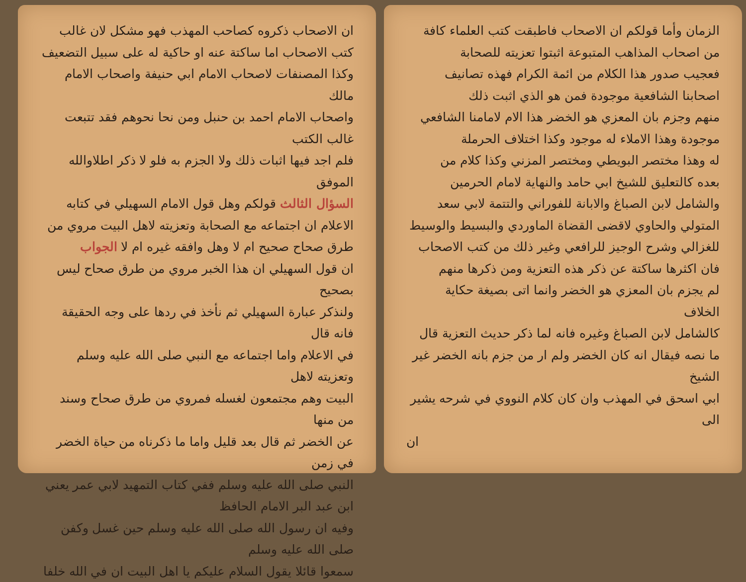الزمان وأما قولكم ان الاصحاب فاطبقت كتب العلماء كافة
من اصحاب المذاهب المتبوعة اثبتوا تعزيته للصحابة
فعجيب صدور هذا الكلام من ائمة الكرام فهذه تصانيف
اصحابنا الشافعية موجودة فمن هو الذي اثبت ذلك
منهم وجزم بان المعزي هو الخضر هذا الام لامامنا الشافعي
موجودة وهذا الاملاء له موجود وكذا اختلاف الحرملة
له وهذا مختصر البويطي ومختصر المزني وكذا كلام من
بعده كالتعليق للشيخ ابي حامد والنهاية لامام الحرمين
والشامل لابن الصباغ والابانة للفوراني والتتمة لابي سعد
المتولي والحاوي لاقضى القضاة الماوردي والبسيط والوسيط
للغزالي وشرح الوجيز للرافعي وغير ذلك من كتب الاصحاب
فان اكثرها ساكتة عن ذكر هذه التعزية ومن ذكرها منهم
لم يجزم بان المعزي هو الخضر وانما اتى بصيغة حكاية الخلاف
كالشامل لابن الصباغ وغيره فانه لما ذكر حديث التعزية قال
ما نصه فيقال انه كان الخضر ولم ار من جزم بانه الخضر غير الشيخ
ابي اسحق في المهذب وان كان كلام النووي في شرحه يشير الى
ان
ان الاصحاب ذكروه كصاحب المهذب فهو مشكل لان غالب
كتب الاصحاب اما ساكتة عنه او حاكية له على سبيل التضعيف
وكذا المصنفات لاصحاب الامام ابي حنيفة واصحاب الامام مالك
واصحاب الامام احمد بن حنبل ومن نحا نحوهم فقد تتبعت غالب الكتب
فلم اجد فيها اثبات ذلك ولا الجزم به فلو لا ذكر اطلاوالله الموفق
السؤال الثالث قولكم وهل قول الامام السهيلي في كتابه
الاعلام ان اجتماعه مع الصحابة وتعزيته لاهل البيت مروي من
طرق صحاح صحيح ام لا وهل وافقه غيره ام لا الجواب
ان قول السهيلي ان هذا الخبر مروي من طرق صحاح ليس بصحيح
ولنذكر عبارة السهيلي ثم نأخذ في ردها على وجه الحقيقة فانه قال
في الاعلام واما اجتماعه مع النبي صلى الله عليه وسلم وتعزيته لاهل
البيت وهم مجتمعون لغسله فمروي من طرق صحاح وسند من منها
عن الخضر ثم قال بعد قليل واما ما ذكرناه من حياة الخضر في زمن
النبي صلى الله عليه وسلم ففي كتاب التمهيد لابي عمر يعني ابن عبد البر الامام الحافظ
وفيه ان رسول الله صلى الله عليه وسلم حين غسل وكفن صلى الله عليه وسلم
سمعوا قائلا يقول السلام عليكم يا اهل البيت ان في الله خلفا